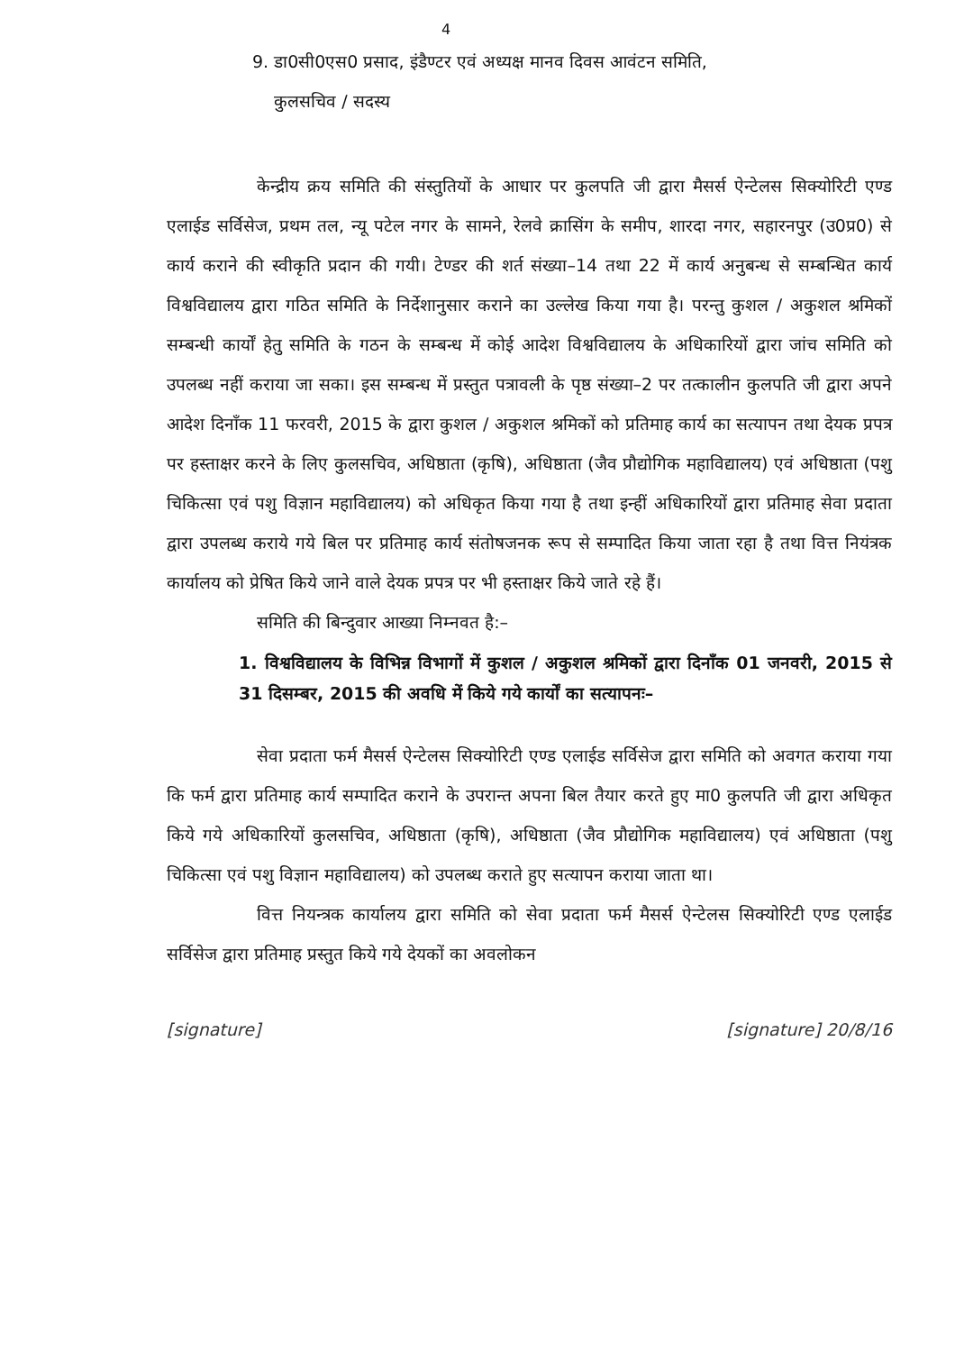4
9. डा0सी0एस0 प्रसाद, इंडैण्टर एवं अध्यक्ष मानव दिवस आवंटन समिति,
कुलसचिव / सदस्य
केन्द्रीय क्रय समिति की संस्तुतियों के आधार पर कुलपति जी द्वारा मैसर्स ऐन्टेलस सिक्योरिटी एण्ड एलाईड सर्विसेज, प्रथम तल, न्यू पटेल नगर के सामने, रेलवे क्रासिंग के समीप, शारदा नगर, सहारनपुर (उ0प्र0) से कार्य कराने की स्वीकृति प्रदान की गयी। टेण्डर की शर्त संख्या–14 तथा 22 में कार्य अनुबन्ध से सम्बन्धित कार्य विश्वविद्यालय द्वारा गठित समिति के निर्देशानुसार कराने का उल्लेख किया गया है। परन्तु कुशल / अकुशल श्रमिकों सम्बन्धी कार्यों हेतु समिति के गठन के सम्बन्ध में कोई आदेश विश्वविद्यालय के अधिकारियों द्वारा जांच समिति को उपलब्ध नहीं कराया जा सका। इस सम्बन्ध में प्रस्तुत पत्रावली के पृष्ठ संख्या–2 पर तत्कालीन कुलपति जी द्वारा अपने आदेश दिनाँक 11 फरवरी, 2015 के द्वारा कुशल / अकुशल श्रमिकों को प्रतिमाह कार्य का सत्यापन तथा देयक प्रपत्र पर हस्ताक्षर करने के लिए कुलसचिव, अधिष्ठाता (कृषि), अधिष्ठाता (जैव प्रौद्योगिक महाविद्यालय) एवं अधिष्ठाता (पशु चिकित्सा एवं पशु विज्ञान महाविद्यालय) को अधिकृत किया गया है तथा इन्हीं अधिकारियों द्वारा प्रतिमाह सेवा प्रदाता द्वारा उपलब्ध कराये गये बिल पर प्रतिमाह कार्य संतोषजनक रूप से सम्पादित किया जाता रहा है तथा वित्त नियंत्रक कार्यालय को प्रेषित किये जाने वाले देयक प्रपत्र पर भी हस्ताक्षर किये जाते रहे हैं।
समिति की बिन्दुवार आख्या निम्नवत है:–
1. विश्वविद्यालय के विभिन्न विभागों में कुशल / अकुशल श्रमिकों द्वारा दिनाँक 01 जनवरी, 2015 से 31 दिसम्बर, 2015 की अवधि में किये गये कार्यों का सत्यापनः–
सेवा प्रदाता फर्म मैसर्स ऐन्टेलस सिक्योरिटी एण्ड एलाईड सर्विसेज द्वारा समिति को अवगत कराया गया कि फर्म द्वारा प्रतिमाह कार्य सम्पादित कराने के उपरान्त अपना बिल तैयार करते हुए मा0 कुलपति जी द्वारा अधिकृत किये गये अधिकारियों कुलसचिव, अधिष्ठाता (कृषि), अधिष्ठाता (जैव प्रौद्योगिक महाविद्यालय) एवं अधिष्ठाता (पशु चिकित्सा एवं पशु विज्ञान महाविद्यालय) को उपलब्ध कराते हुए सत्यापन कराया जाता था।
वित्त नियन्त्रक कार्यालय द्वारा समिति को सेवा प्रदाता फर्म मैसर्स ऐन्टेलस सिक्योरिटी एण्ड एलाईड सर्विसेज द्वारा प्रतिमाह प्रस्तुत किये गये देयकों का अवलोकन
[signature] [signature] 20/8/16